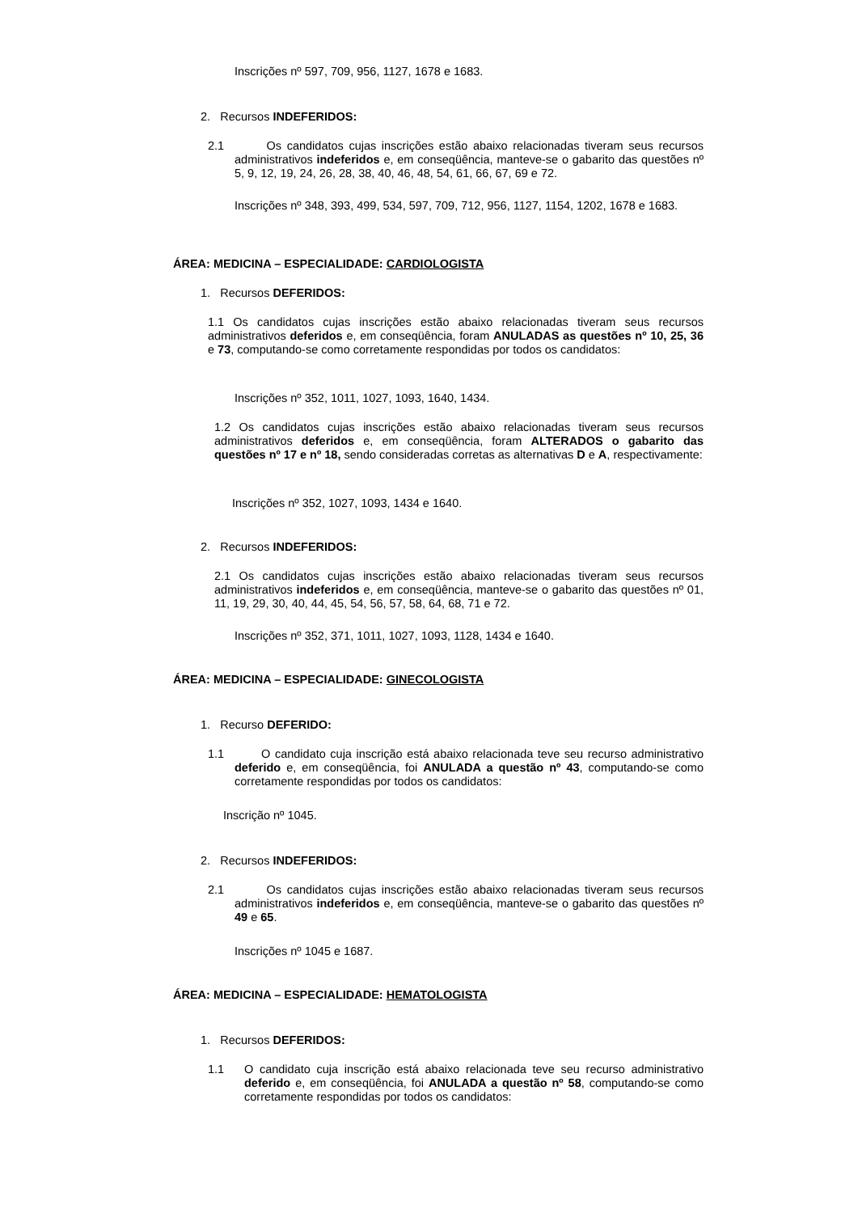Inscrições nº 597, 709, 956, 1127, 1678 e 1683.
2. Recursos INDEFERIDOS:
2.1
Os candidatos cujas inscrições estão abaixo relacionadas tiveram seus recursos administrativos indeferidos e, em conseqüência, manteve-se o gabarito das questões nº 5, 9, 12, 19, 24, 26, 28, 38, 40, 46, 48, 54, 61, 66, 67, 69 e 72.
Inscrições nº 348, 393, 499, 534, 597, 709, 712, 956, 1127, 1154, 1202, 1678 e 1683.
ÁREA: MEDICINA – ESPECIALIDADE: CARDIOLOGISTA
1. Recursos DEFERIDOS:
1.1 Os candidatos cujas inscrições estão abaixo relacionadas tiveram seus recursos administrativos deferidos e, em conseqüência, foram ANULADAS as questões nº 10, 25, 36 e 73, computando-se como corretamente respondidas por todos os candidatos:
Inscrições nº 352, 1011, 1027, 1093, 1640, 1434.
1.2 Os candidatos cujas inscrições estão abaixo relacionadas tiveram seus recursos administrativos deferidos e, em conseqüência, foram ALTERADOS o gabarito das questões nº 17 e nº 18, sendo consideradas corretas as alternativas D e A, respectivamente:
Inscrições nº 352, 1027, 1093, 1434 e 1640.
2. Recursos INDEFERIDOS:
2.1 Os candidatos cujas inscrições estão abaixo relacionadas tiveram seus recursos administrativos indeferidos e, em conseqüência, manteve-se o gabarito das questões nº 01, 11, 19, 29, 30, 40, 44, 45, 54, 56, 57, 58, 64, 68, 71 e 72.
Inscrições nº 352, 371, 1011, 1027, 1093, 1128, 1434 e 1640.
ÁREA: MEDICINA – ESPECIALIDADE: GINECOLOGISTA
1. Recurso DEFERIDO:
1.1
O candidato cuja inscrição está abaixo relacionada teve seu recurso administrativo deferido e, em conseqüência, foi ANULADA a questão nº 43, computando-se como corretamente respondidas por todos os candidatos:
Inscrição nº 1045.
2. Recursos INDEFERIDOS:
2.1
Os candidatos cujas inscrições estão abaixo relacionadas tiveram seus recursos administrativos indeferidos e, em conseqüência, manteve-se o gabarito das questões nº 49 e 65.
Inscrições nº 1045 e 1687.
ÁREA: MEDICINA – ESPECIALIDADE: HEMATOLOGISTA
1. Recursos DEFERIDOS:
1.1
O candidato cuja inscrição está abaixo relacionada teve seu recurso administrativo deferido e, em conseqüência, foi ANULADA a questão nº 58, computando-se como corretamente respondidas por todos os candidatos: